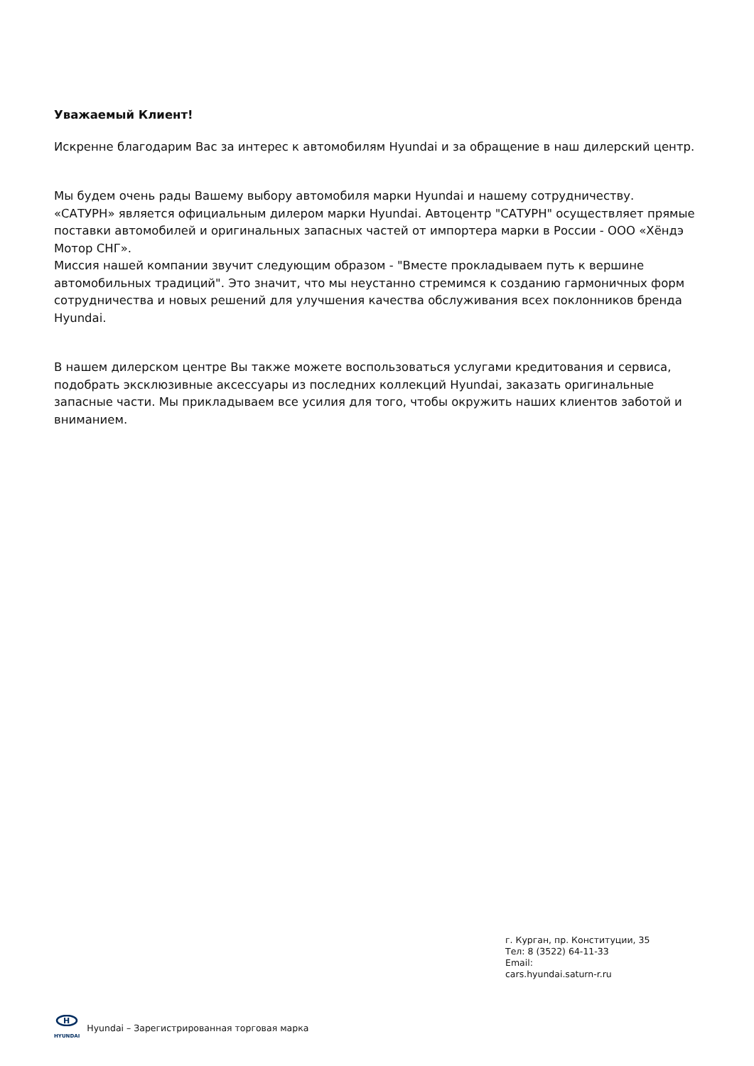Уважаемый Клиент!
Искренне благодарим Вас за интерес к автомобилям Hyundai и за обращение в наш дилерский центр.
Мы будем очень рады Вашему выбору автомобиля марки Hyundai и нашему сотрудничеству.
«САТУРН» является официальным дилером марки Hyundai. Автоцентр "САТУРН" осуществляет прямые поставки автомобилей и оригинальных запасных частей от импортера марки в России - ООО «Хёндэ Мотор СНГ».
Миссия нашей компании звучит следующим образом - "Вместе прокладываем путь к вершине автомобильных традиций". Это значит, что мы неустанно стремимся к созданию гармоничных форм сотрудничества и новых решений для улучшения качества обслуживания всех поклонников бренда Hyundai.
В нашем дилерском центре Вы также можете воспользоваться услугами кредитования и сервиса, подобрать эксклюзивные аксессуары из последних коллекций Hyundai, заказать оригинальные запасные части. Мы прикладываем все усилия для того, чтобы окружить наших клиентов заботой и вниманием.
г. Курган, пр. Конституции, 35
Тел: 8 (3522) 64-11-33
Email:
cars.hyundai.saturn-r.ru
H
HYUNDAI
Hyundai – Зарегистрированная торговая марка